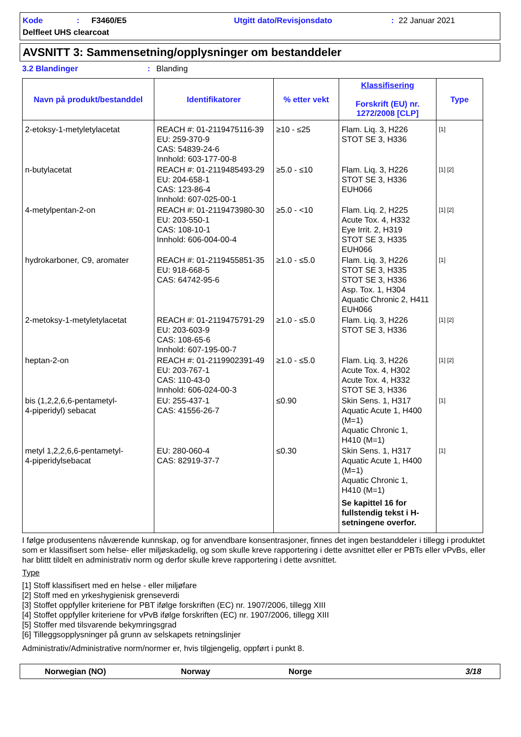Kode: F3460/E5 Utgitt dato/Revisjonsdato: 22 Januar 2021
Delfleet UHS clearcoat
AVSNITT 3: Sammensetning/opplysninger om bestanddeler
3.2 Blandinger: Blanding
| Navn på produkt/bestanddel | Identifikatorer | % etter vekt | Klassifisering Forskrift (EU) nr. 1272/2008 [CLP] | Type |
| --- | --- | --- | --- | --- |
| 2-etoksy-1-metyletylacetat | REACH #: 01-2119475116-39 EU: 259-370-9 CAS: 54839-24-6 Innhold: 603-177-00-8 | ≥10 - ≤25 | Flam. Liq. 3, H226 STOT SE 3, H336 | [1] |
| n-butylacetat | REACH #: 01-2119485493-29 EU: 204-658-1 CAS: 123-86-4 Innhold: 607-025-00-1 | ≥5.0 - ≤10 | Flam. Liq. 3, H226 STOT SE 3, H336 EUH066 | [1] [2] |
| 4-metylpentan-2-on | REACH #: 01-2119473980-30 EU: 203-550-1 CAS: 108-10-1 Innhold: 606-004-00-4 | ≥5.0 - <10 | Flam. Liq. 2, H225 Acute Tox. 4, H332 Eye Irrit. 2, H319 STOT SE 3, H335 EUH066 | [1] [2] |
| hydrokarboner, C9, aromater | REACH #: 01-2119455851-35 EU: 918-668-5 CAS: 64742-95-6 | ≥1.0 - ≤5.0 | Flam. Liq. 3, H226 STOT SE 3, H335 STOT SE 3, H336 Asp. Tox. 1, H304 Aquatic Chronic 2, H411 EUH066 | [1] |
| 2-metoksy-1-metyletylacetat | REACH #: 01-2119475791-29 EU: 203-603-9 CAS: 108-65-6 Innhold: 607-195-00-7 | ≥1.0 - ≤5.0 | Flam. Liq. 3, H226 STOT SE 3, H336 | [1] [2] |
| heptan-2-on | REACH #: 01-2119902391-49 EU: 203-767-1 CAS: 110-43-0 Innhold: 606-024-00-3 | ≥1.0 - ≤5.0 | Flam. Liq. 3, H226 Acute Tox. 4, H302 Acute Tox. 4, H332 STOT SE 3, H336 | [1] [2] |
| bis (1,2,2,6,6-pentametyl- 4-piperidyl) sebacat | EU: 255-437-1 CAS: 41556-26-7 | ≤0.90 | Skin Sens. 1, H317 Aquatic Acute 1, H400 (M=1) Aquatic Chronic 1, H410 (M=1) | [1] |
| metyl 1,2,2,6,6-pentametyl- 4-piperidylsebacat | EU: 280-060-4 CAS: 82919-37-7 | ≤0.30 | Skin Sens. 1, H317 Aquatic Acute 1, H400 (M=1) Aquatic Chronic 1, H410 (M=1) Se kapittel 16 for fullstendig tekst i H-setningene overfor. | [1] |
I følge produsentens nåværende kunnskap, og for anvendbare konsentrasjoner, finnes det ingen bestanddeler i tillegg i produktet som er klassifisert som helse- eller miljøskadelig, og som skulle kreve rapportering i dette avsnittet eller er PBTs eller vPvBs, eller har blittt tildelt en administrativ norm og derfor skulle kreve rapportering i dette avsnittet.
Type
[1] Stoff klassifisert med en helse - eller miljøfare
[2] Stoff med en yrkeshygienisk grenseverdi
[3] Stoffet oppfyller kriteriene for PBT ifølge forskriften (EC) nr. 1907/2006, tillegg XIII
[4] Stoffet oppfyller kriteriene for vPvB ifølge forskriften (EC) nr. 1907/2006, tillegg XIII
[5] Stoffer med tilsvarende bekymringsgrad
[6] Tilleggsopplysninger på grunn av selskapets retningslinjer
Administrativ/Administrative norm/normer er, hvis tilgjengelig, oppført i punkt 8.
Norwegian (NO) Norway Norge 3/18